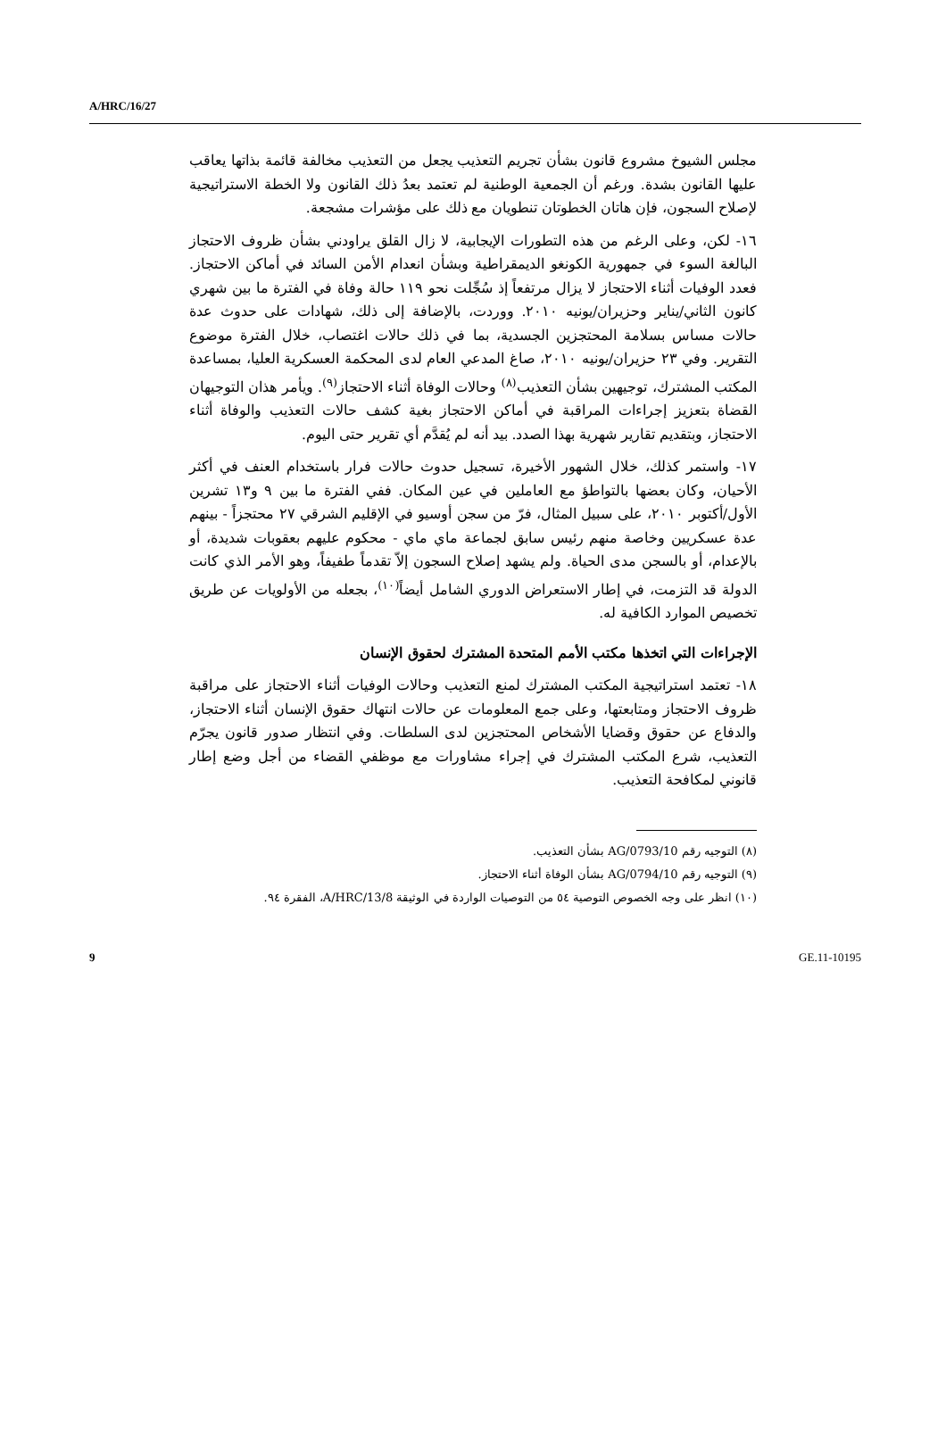A/HRC/16/27
مجلس الشيوخ مشروع قانون بشأن تجريم التعذيب يجعل من التعذيب مخالفة قائمة بذاتها يعاقب عليها القانون بشدة. ورغم أن الجمعية الوطنية لم تعتمد بعدُ ذلك القانون ولا الخطة الاستراتيجية لإصلاح السجون، فإن هاتان الخطوتان تنطويان مع ذلك على مؤشرات مشجعة.
١٦- لكن، وعلى الرغم من هذه التطورات الإيجابية، لا زال القلق يراودني بشأن ظروف الاحتجاز البالغة السوء في جمهورية الكونغو الديمقراطية وبشأن انعدام الأمن السائد في أماكن الاحتجاز. فعدد الوفيات أثناء الاحتجاز لا يزال مرتفعاً إذ سُجِّلت نحو ١١٩ حالة وفاة في الفترة ما بين شهري كانون الثاني/يناير وحزيران/يونيه ٢٠١٠. ووردت، بالإضافة إلى ذلك، شهادات على حدوث عدة حالات مساس بسلامة المحتجزين الجسدية، بما في ذلك حالات اغتصاب، خلال الفترة موضوع التقرير. وفي ٢٣ حزيران/يونيه ٢٠١٠، صاغ المدعي العام لدى المحكمة العسكرية العليا، بمساعدة المكتب المشترك، توجيهين بشأن التعذيب<sup>(٨)</sup> وحالات الوفاة أثناء الاحتجاز<sup>(٩)</sup>. ويأمر هذان التوجيهان القضاة بتعزيز إجراءات المراقبة في أماكن الاحتجاز بغية كشف حالات التعذيب والوفاة أثناء الاحتجاز، وبتقديم تقارير شهرية بهذا الصدد. بيد أنه لم يُقدَّم أي تقرير حتى اليوم.
١٧- واستمر كذلك، خلال الشهور الأخيرة، تسجيل حدوث حالات فرار باستخدام العنف في أكثر الأحيان، وكان بعضها بالتواطؤ مع العاملين في عين المكان. ففي الفترة ما بين ٩ و١٣ تشرين الأول/أكتوبر ٢٠١٠، على سبيل المثال، فرّ من سجن أوسيو في الإقليم الشرقي ٢٧ محتجزاً - بينهم عدة عسكريين وخاصة منهم رئيس سابق لجماعة ماي ماي - محكوم عليهم بعقوبات شديدة، أو بالإعدام، أو بالسجن مدى الحياة. ولم يشهد إصلاح السجون إلاّ تقدماً طفيفاً، وهو الأمر الذي كانت الدولة قد التزمت، في إطار الاستعراض الدوري الشامل أيضاً<sup>(١٠)</sup>، بجعله من الأولويات عن طريق تخصيص الموارد الكافية له.
الإجراءات التي اتخذها مكتب الأمم المتحدة المشترك لحقوق الإنسان
١٨- تعتمد استراتيجية المكتب المشترك لمنع التعذيب وحالات الوفيات أثناء الاحتجاز على مراقبة ظروف الاحتجاز ومتابعتها، وعلى جمع المعلومات عن حالات انتهاك حقوق الإنسان أثناء الاحتجاز، والدفاع عن حقوق وقضايا الأشخاص المحتجزين لدى السلطات. وفي انتظار صدور قانون يجرّم التعذيب، شرع المكتب المشترك في إجراء مشاورات مع موظفي القضاء من أجل وضع إطار قانوني لمكافحة التعذيب.
(٨) التوجيه رقم AG/0793/10 بشأن التعذيب.
(٩) التوجيه رقم AG/0794/10 بشأن الوفاة أثناء الاحتجاز.
(١٠) انظر على وجه الخصوص التوصية ٥٤ من التوصيات الواردة في الوثيقة A/HRC/13/8، الفقرة ٩٤.
9 GE.11-10195